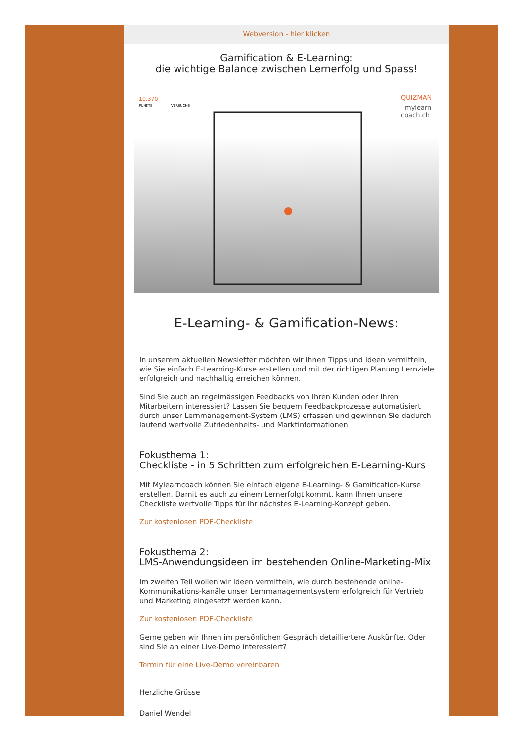Webversion - hier klicken
Gamification & E-Learning:
die wichtige Balance zwischen Lernerfolg und Spass!
10.370
PUNKTE
VERSUCHE
QUIZMAN
mylearn
coach.ch
E-Learning- & Gamification-News:
In unserem aktuellen Newsletter möchten wir Ihnen Tipps und Ideen vermitteln, wie Sie einfach E-Learning-Kurse erstellen und mit der richtigen Planung Lernziele erfolgreich und nachhaltig erreichen können.
Sind Sie auch an regelmässigen Feedbacks von Ihren Kunden oder Ihren Mitarbeitern interessiert? Lassen Sie bequem Feedbackprozesse automatisiert durch unser Lernmanagement-System (LMS) erfassen und gewinnen Sie dadurch laufend wertvolle Zufriedenheits- und Marktinformationen.
Fokusthema 1:
Checkliste - in 5 Schritten zum erfolgreichen E-Learning-Kurs
Mit Mylearncoach können Sie einfach eigene E-Learning- & Gamification-Kurse erstellen. Damit es auch zu einem Lernerfolgt kommt, kann Ihnen unsere Checkliste wertvolle Tipps für Ihr nächstes E-Learning-Konzept geben.
Zur kostenlosen PDF-Checkliste
Fokusthema 2:
LMS-Anwendungsideen im bestehenden Online-Marketing-Mix
Im zweiten Teil wollen wir Ideen vermitteln, wie durch bestehende online-Kommunikations-kanäle unser Lernmanagementsystem erfolgreich für Vertrieb und Marketing eingesetzt werden kann.
Zur kostenlosen PDF-Checkliste
Gerne geben wir Ihnen im persönlichen Gespräch detailliertere Auskünfte. Oder sind Sie an einer Live-Demo interessiert?
Termin für eine Live-Demo vereinbaren
Herzliche Grüsse
Daniel Wendel